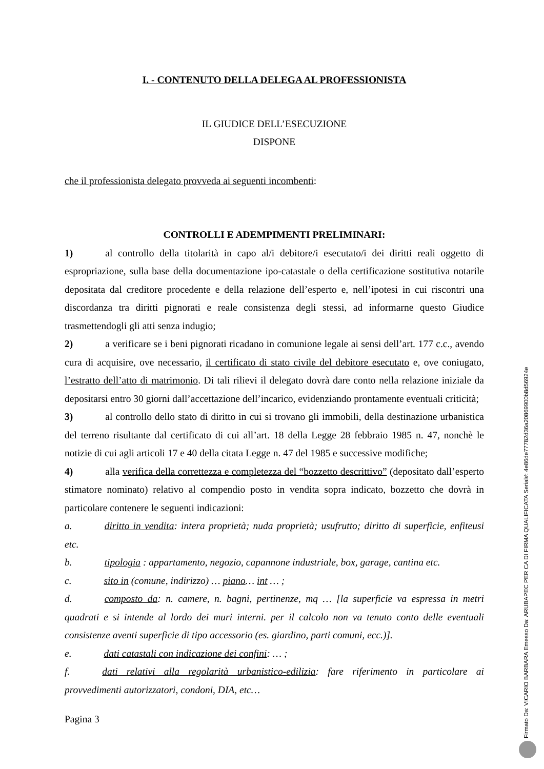I. - CONTENUTO DELLA DELEGA AL PROFESSIONISTA
IL GIUDICE DELL’ESECUZIONE
DISPONE
che il professionista delegato provveda ai seguenti incombenti:
CONTROLLI E ADEMPIMENTI PRELIMINARI:
1) al controllo della titolarità in capo al/i debitore/i esecutato/i dei diritti reali oggetto di espropriazione, sulla base della documentazione ipo-catastale o della certificazione sostitutiva notarile depositata dal creditore procedente e della relazione dell’esperto e, nell’ipotesi in cui riscontri una discordanza tra diritti pignorati e reale consistenza degli stessi, ad informarne questo Giudice trasmettendogli gli atti senza indugio;
2) a verificare se i beni pignorati ricadano in comunione legale ai sensi dell’art. 177 c.c., avendo cura di acquisire, ove necessario, il certificato di stato civile del debitore esecutato e, ove coniugato, l’estratto dell’atto di matrimonio. Di tali rilievi il delegato dovrà dare conto nella relazione iniziale da depositarsi entro 30 giorni dall’accettazione dell’incarico, evidenziando prontamente eventuali criticità;
3) al controllo dello stato di diritto in cui si trovano gli immobili, della destinazione urbanistica del terreno risultante dal certificato di cui all’art. 18 della Legge 28 febbraio 1985 n. 47, nonchè le notizie di cui agli articoli 17 e 40 della citata Legge n. 47 del 1985 e successive modifiche;
4) alla verifica della correttezza e completezza del “bozzetto descrittivo” (depositato dall’esperto stimatore nominato) relativo al compendio posto in vendita sopra indicato, bozzetto che dovrà in particolare contenere le seguenti indicazioni:
a. diritto in vendita: intera proprietà; nuda proprietà; usufrutto; diritto di superficie, enfiteusi etc.
b. tipologia : appartamento, negozio, capannone industriale, box, garage, cantina etc.
c. sito in (comune, indirizzo) … piano… int … ;
d. composto da: n. camere, n. bagni, pertinenze, mq … [la superficie va espressa in metri quadrati e si intende al lordo dei muri interni. per il calcolo non va tenuto conto delle eventuali consistenze aventi superficie di tipo accessorio (es. giardino, parti comuni, ecc.)].
e. dati catastali con indicazione dei confini: … ;
f. dati relativi alla regolarità urbanistico-edilizia: fare riferimento in particolare ai provvedimenti autorizzatori, condoni, DIA, etc…
Pagina 3
Firmato Da: VICARIO BARBARA Emesso Da: ARUBAPEC PER CA DI FIRMA QUALIFICATA Serial#: 4e86de77782d36a20869900b8d56924e